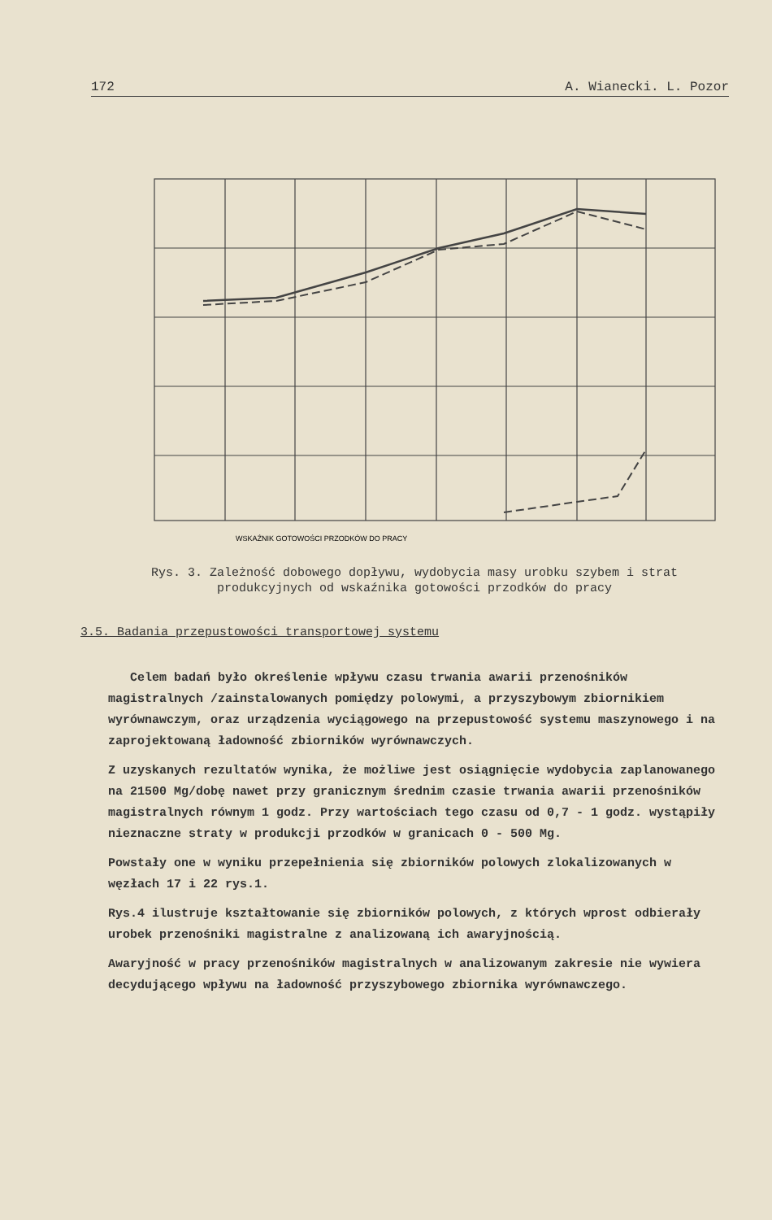172 A. Wianecki. L. Pozor
WSKAŹNIK GOTOWOŚCI PRZODKÓW DO PRACY
Rys. 3. Zależność dobowego dopływu, wydobycia masy urobku szybem i strat produkcyjnych od wskaźnika gotowości przodków do pracy
3.5. Badania przepustowości transportowej systemu
Celem badań było określenie wpływu czasu trwania awarii przenośników magistralnych /zainstalowanych pomiędzy polowymi, a przyszybowym zbiornikiem wyrównawczym, oraz urządzenia wyciągowego na przepustowość systemu maszynowego i na zaprojektowaną ładowność zbiorników wyrównawczych.
Z uzyskanych rezultatów wynika, że możliwe jest osiągnięcie wydobycia zaplanowanego na 21500 Mg/dobę nawet przy granicznym średnim czasie trwania awarii przenośników magistralnych równym 1 godz. Przy wartościach tego czasu od 0,7 - 1 godz. wystąpiły nieznaczne straty w produkcji przodków w granicach 0 - 500 Mg.
Powstały one w wyniku przepełnienia się zbiorników polowych zlokalizowanych w węzłach 17 i 22 rys.1.
Rys.4 ilustruje kształtowanie się zbiorników polowych, z których wprost odbierały urobek przenośniki magistralne z analizowaną ich awaryjnością.
Awaryjność w pracy przenośników magistralnych w analizowanym zakresie nie wywiera decydującego wpływu na ładowność przyszybowego zbiornika wyrównawczego.